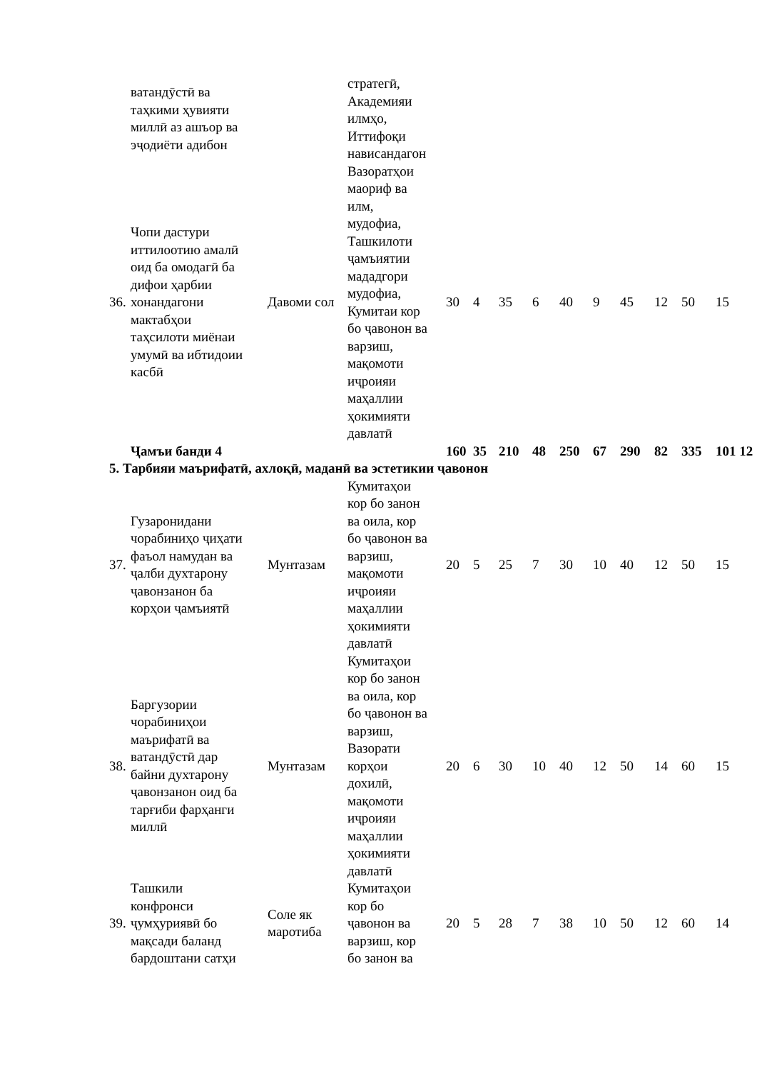| | ватандӯстӣ ва таҳкими ҳувияти миллӣ аз ашъор ва эҷодиёти адибон | | стратегӣ, Академияи илмҳо, Иттифоқи нависандагон | | | | | | | | | | |
| 36. | Чопи дастури иттилоотию амалӣ оид ба омодагӣ ба дифои ҳарбии хонандагони мактабҳои таҳсилоти миёнаи умумӣ ва ибтидоии касбӣ | Давоми сол | Вазоратҳои маориф ва илм, мудофиа, Ташкилоти ҷамъиятии мададгори мудофиа, Кумитаи кор бо ҷавонон ва варзиш, мақомоти иҷроияи маҳаллии ҳокимияти давлатӣ | 30 | 4 | 35 | 6 | 40 | 9 | 45 | 12 | 50 | 15 |
| | Ҷамъи банди 4 | | | 160 | 35 | 210 | 48 | 250 | 67 | 290 | 82 | 335 | 101 12 |
| 5. Тарбияи маърифатӣ, ахлоқӣ, маданӣ ва эстетикии ҷавонон | | | | | | | | | | | | | |
| 37. | Гузаронидани чорабиниҳо ҷиҳати фаъол намудан ва ҷалби духтарону ҷавонзанон ба корҳои ҷамъиятӣ | Мунтазам | Кумитаҳои кор бо занон ва оила, кор бо ҷавонон ва варзиш, мақомоти иҷроияи маҳаллии ҳокимияти давлатӣ | 20 | 5 | 25 | 7 | 30 | 10 | 40 | 12 | 50 | 15 |
| 38. | Баргузории чорабиниҳои маърифатӣ ва ватандӯстӣ дар байни духтарону ҷавонзанон оид ба тарғиби фарҳанги миллӣ | Мунтазам | Кумитаҳои кор бо занон ва оила, кор бо ҷавонон ва варзиш, Вазорати корҳои дохилӣ, мақомоти иҷроияи маҳаллии ҳокимияти давлатӣ | 20 | 6 | 30 | 10 | 40 | 12 | 50 | 14 | 60 | 15 |
| 39. | Ташкили конфронси ҷумҳуриявӣ бо мақсади баланд бардоштани сатҳи | Соле як маротиба | Кумитаҳои кор бо ҷавонон ва варзиш, кор бо занон ва | 20 | 5 | 28 | 7 | 38 | 10 | 50 | 12 | 60 | 14 |